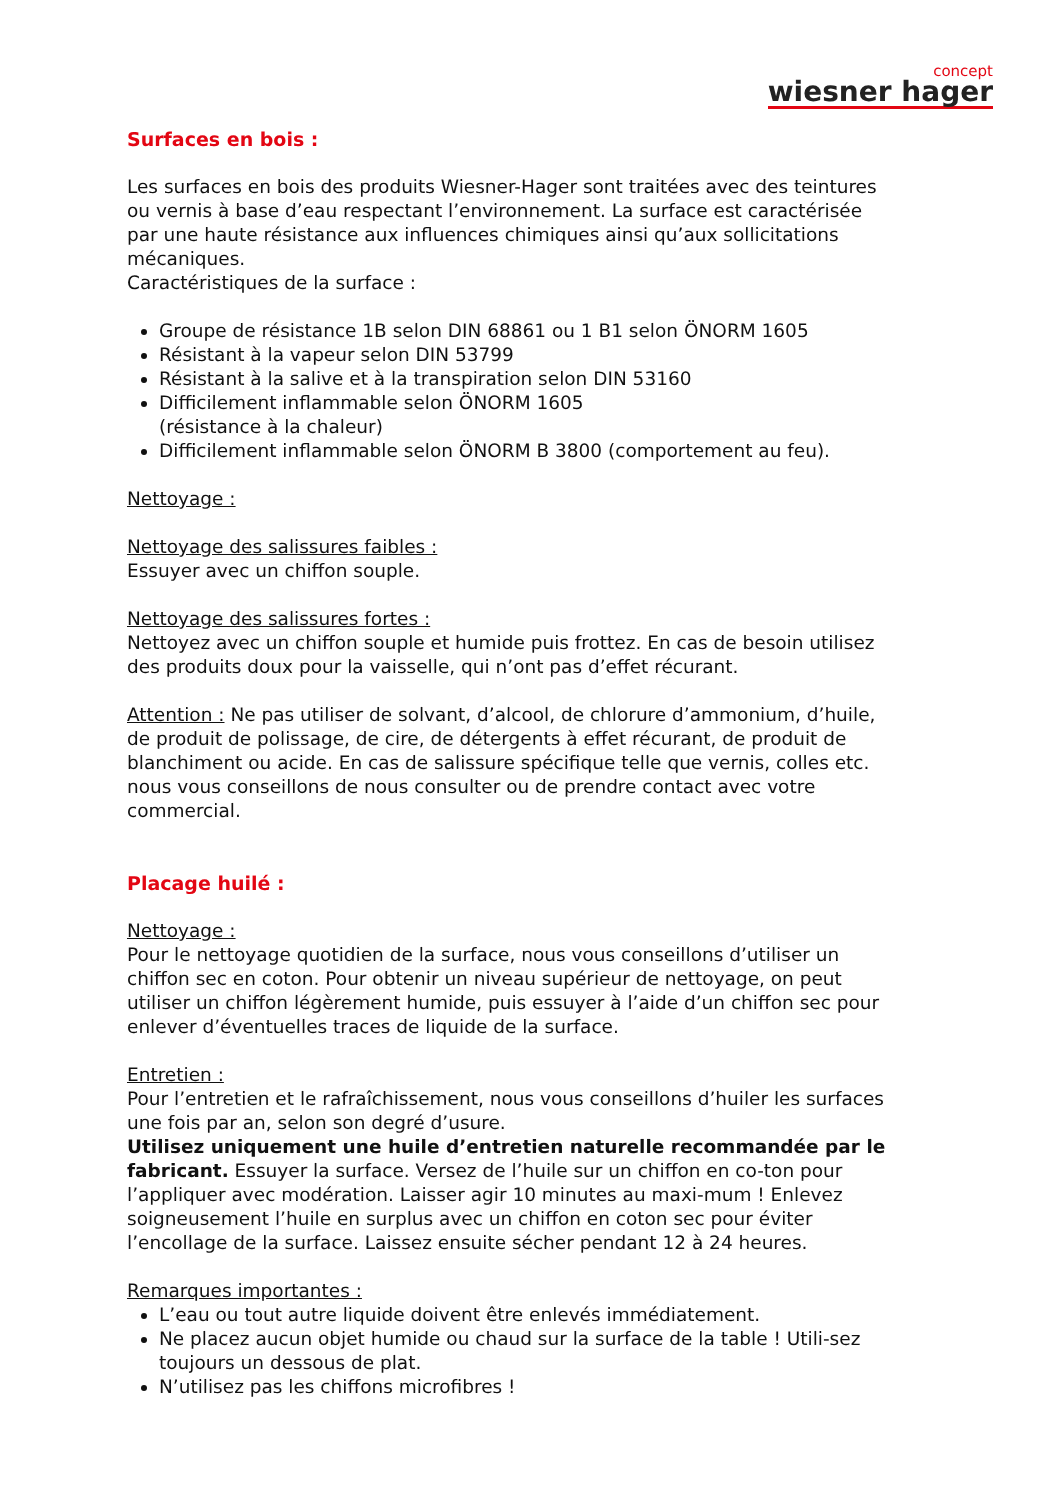concept
wiesner hager
Surfaces en bois :
Les surfaces en bois des produits Wiesner-Hager sont traitées avec des teintures ou vernis à base d’eau respectant l’environnement. La surface est caractérisée par une haute résistance aux influences chimiques ainsi qu’aux sollicitations mécaniques.
Caractéristiques de la surface :
Groupe de résistance 1B selon DIN 68861 ou 1 B1 selon ÖNORM 1605
Résistant à la vapeur selon DIN 53799
Résistant à la salive et à la transpiration selon DIN 53160
Difficilement inflammable selon ÖNORM 1605
(résistance à la chaleur)
Difficilement inflammable selon ÖNORM B 3800 (comportement au feu).
Nettoyage :
Nettoyage des salissures faibles :
Essuyer avec un chiffon souple.
Nettoyage des salissures fortes :
Nettoyez avec un chiffon souple et humide puis frottez. En cas de besoin utilisez des produits doux pour la vaisselle, qui n’ont pas d’effet récurant.
Attention : Ne pas utiliser de solvant, d’alcool, de chlorure d’ammonium, d’huile, de produit de polissage, de cire, de détergents à effet récurant, de produit de blanchiment ou acide. En cas de salissure spécifique telle que vernis, colles etc. nous vous conseillons de nous consulter ou de prendre contact avec votre commercial.
Placage huilé :
Nettoyage :
Pour le nettoyage quotidien de la surface, nous vous conseillons d’utiliser un chiffon sec en coton. Pour obtenir un niveau supérieur de nettoyage, on peut utiliser un chiffon légèrement humide, puis essuyer à l’aide d’un chiffon sec pour enlever d’éventuelles traces de liquide de la surface.
Entretien :
Pour l’entretien et le rafraîchissement, nous vous conseillons d’huiler les surfaces une fois par an, selon son degré d’usure.
Utilisez uniquement une huile d’entretien naturelle recommandée par le fabricant. Essuyer la surface. Versez de l’huile sur un chiffon en co-ton pour l’appliquer avec modération. Laisser agir 10 minutes au maxi-mum ! Enlevez soigneusement l’huile en surplus avec un chiffon en coton sec pour éviter l’encollage de la surface. Laissez ensuite sécher pendant 12 à 24 heures.
Remarques importantes :
L’eau ou tout autre liquide doivent être enlevés immédiatement.
Ne placez aucun objet humide ou chaud sur la surface de la table ! Utili-sez toujours un dessous de plat.
N’utilisez pas les chiffons microfibres !